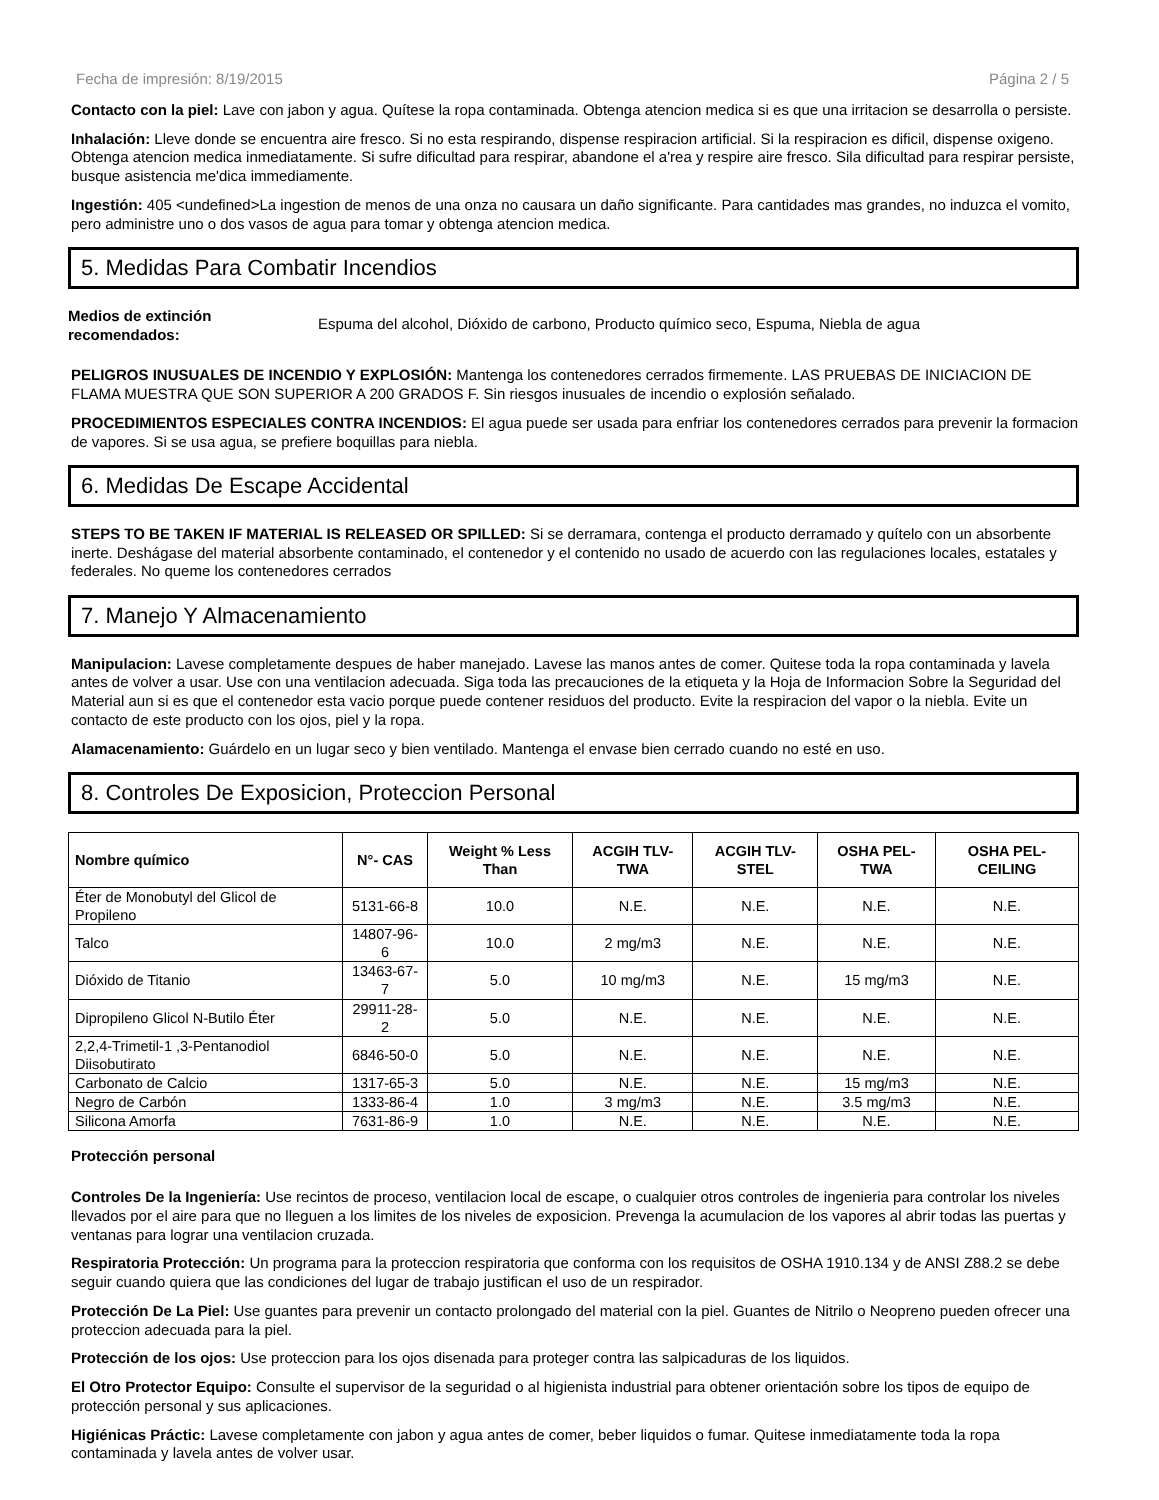Fecha de impresión: 8/19/2015 Página 2 / 5
Contacto con la piel: Lave con jabon y agua. Quítese la ropa contaminada. Obtenga atencion medica si es que una irritacion se desarrolla o persiste.
Inhalación: Lleve donde se encuentra aire fresco. Si no esta respirando, dispense respiracion artificial. Si la respiracion es dificil, dispense oxigeno. Obtenga atencion medica inmediatamente. Si sufre dificultad para respirar, abandone el a'rea y respire aire fresco. Sila dificultad para respirar persiste, busque asistencia me'dica immediamente.
Ingestión: 405 <undefined>La ingestion de menos de una onza no causara un daño significante. Para cantidades mas grandes, no induzca el vomito, pero administre uno o dos vasos de agua para tomar y obtenga atencion medica.
5. Medidas Para Combatir Incendios
Medios de extinción recomendados: Espuma del alcohol, Dióxido de carbono, Producto químico seco, Espuma, Niebla de agua
PELIGROS INUSUALES DE INCENDIO Y EXPLOSIÓN: Mantenga los contenedores cerrados firmemente. LAS PRUEBAS DE INICIACION DE FLAMA MUESTRA QUE SON SUPERIOR A 200 GRADOS F. Sin riesgos inusuales de incendio o explosión señalado.
PROCEDIMIENTOS ESPECIALES CONTRA INCENDIOS: El agua puede ser usada para enfriar los contenedores cerrados para prevenir la formacion de vapores. Si se usa agua, se prefiere boquillas para niebla.
6. Medidas De Escape Accidental
STEPS TO BE TAKEN IF MATERIAL IS RELEASED OR SPILLED: Si se derramara, contenga el producto derramado y quítelo con un absorbente inerte. Deshágase del material absorbente contaminado, el contenedor y el contenido no usado de acuerdo con las regulaciones locales, estatales y federales. No queme los contenedores cerrados
7. Manejo Y Almacenamiento
Manipulacion: Lavese completamente despues de haber manejado. Lavese las manos antes de comer. Quitese toda la ropa contaminada y lavela antes de volver a usar. Use con una ventilacion adecuada. Siga toda las precauciones de la etiqueta y la Hoja de Informacion Sobre la Seguridad del Material aun si es que el contenedor esta vacio porque puede contener residuos del producto. Evite la respiracion del vapor o la niebla. Evite un contacto de este producto con los ojos, piel y la ropa.
Alamacenamiento: Guárdelo en un lugar seco y bien ventilado. Mantenga el envase bien cerrado cuando no esté en uso.
8. Controles De Exposicion, Proteccion Personal
| Nombre químico | N°- CAS | Weight % Less Than | ACGIH TLV-TWA | ACGIH TLV-STEL | OSHA PEL-TWA | OSHA PEL-CEILING |
| --- | --- | --- | --- | --- | --- | --- |
| Éter de Monobutyl del Glicol de Propileno | 5131-66-8 | 10.0 | N.E. | N.E. | N.E. | N.E. |
| Talco | 14807-96-6 | 10.0 | 2 mg/m3 | N.E. | N.E. | N.E. |
| Dióxido de Titanio | 13463-67-7 | 5.0 | 10 mg/m3 | N.E. | 15 mg/m3 | N.E. |
| Dipropileno Glicol N-Butilo Éter | 29911-28-2 | 5.0 | N.E. | N.E. | N.E. | N.E. |
| 2,2,4-Trimetil-1 ,3-Pentanodiol Diisobutirato | 6846-50-0 | 5.0 | N.E. | N.E. | N.E. | N.E. |
| Carbonato de Calcio | 1317-65-3 | 5.0 | N.E. | N.E. | 15 mg/m3 | N.E. |
| Negro de Carbón | 1333-86-4 | 1.0 | 3 mg/m3 | N.E. | 3.5 mg/m3 | N.E. |
| Silicona Amorfa | 7631-86-9 | 1.0 | N.E. | N.E. | N.E. | N.E. |
Protección personal
Controles De la Ingeniería: Use recintos de proceso, ventilacion local de escape, o cualquier otros controles de ingenieria para controlar los niveles llevados por el aire para que no lleguen a los limites de los niveles de exposicion. Prevenga la acumulacion de los vapores al abrir todas las puertas y ventanas para lograr una ventilacion cruzada.
Respiratoria Protección: Un programa para la proteccion respiratoria que conforma con los requisitos de OSHA 1910.134 y de ANSI Z88.2 se debe seguir cuando quiera que las condiciones del lugar de trabajo justifican el uso de un respirador.
Protección De La Piel: Use guantes para prevenir un contacto prolongado del material con la piel. Guantes de Nitrilo o Neopreno pueden ofrecer una proteccion adecuada para la piel.
Protección de los ojos: Use proteccion para los ojos disenada para proteger contra las salpicaduras de los liquidos.
El Otro Protector Equipo: Consulte el supervisor de la seguridad o al higienista industrial para obtener orientación sobre los tipos de equipo de protección personal y sus aplicaciones.
Higiénicas Práctic: Lavese completamente con jabon y agua antes de comer, beber liquidos o fumar. Quitese inmediatamente toda la ropa contaminada y lavela antes de volver usar.